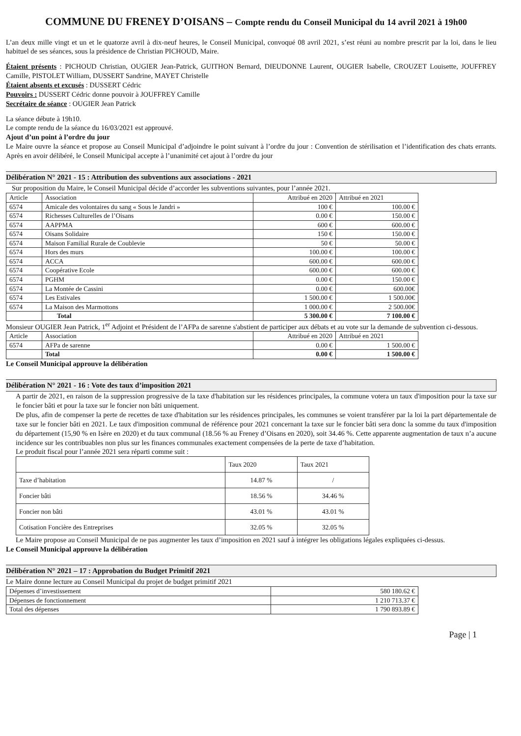COMMUNE DU FRENEY D’OISANS – Compte rendu du Conseil Municipal du 14 avril 2021 à 19h00
L’an deux mille vingt et un et le quatorze avril à dix-neuf heures, le Conseil Municipal, convoqué 08 avril 2021, s’est réuni au nombre prescrit par la loi, dans le lieu habituel de ses séances, sous la présidence de Christian PICHOUD, Maire.
Étaient présents : PICHOUD Christian, OUGIER Jean-Patrick, GUITHON Bernard, DIEUDONNE Laurent, OUGIER Isabelle, CROUZET Louisette, JOUFFREY Camille, PISTOLET William, DUSSERT Sandrine, MAYET Christelle
Étaient absents et excusés : DUSSERT Cédric
Pouvoirs : DUSSERT Cédric donne pouvoir à JOUFFREY Camille
Secrétaire de séance : OUGIER Jean Patrick
La séance débute à 19h10.
Le compte rendu de la séance du 16/03/2021 est approuvé.
Ajout d’un point à l’ordre du jour
Le Maire ouvre la séance et propose au Conseil Municipal d’adjoindre le point suivant à l’ordre du jour : Convention de stérilisation et l’identification des chats errants. Après en avoir délibéré, le Conseil Municipal accepte à l’unanimité cet ajout à l’ordre du jour
Délibération N° 2021 - 15 : Attribution des subventions aux associations - 2021
Sur proposition du Maire, le Conseil Municipal décide d’accorder les subventions suivantes, pour l’année 2021.
| Article | Association | Attribué en 2020 | Attribué en 2021 |
| --- | --- | --- | --- |
| 6574 | Amicale des volontaires du sang « Sous le Jandri » | 100 € | 100.00 € |
| 6574 | Richesses Culturelles de l’Oisans | 0.00 € | 150.00 € |
| 6574 | AAPPMA | 600 € | 600.00 € |
| 6574 | Oisans Solidaire | 150 € | 150.00 € |
| 6574 | Maison Familial Rurale de Coublevie | 50 € | 50.00 € |
| 6574 | Hors des murs | 100.00 € | 100.00 € |
| 6574 | ACCA | 600.00 € | 600.00 € |
| 6574 | Coopérative Ecole | 600.00 € | 600.00 € |
| 6574 | PGHM | 0.00 € | 150.00 € |
| 6574 | La Montée de Cassini | 0.00 € | 600.00€ |
| 6574 | Les Estivales | 1 500.00 € | 1 500.00€ |
| 6574 | La Maison des Marmottons | 1 000.00 € | 2 500.00€ |
| | Total | 5 300.00 € | 7 100.00 € |
Monsieur OUGIER Jean Patrick, 1<sup>er</sup> Adjoint et Président de l’AFPa de sarenne s'abstient de participer aux débats et au vote sur la demande de subvention ci-dessous.
| Article | Association | Attribué en 2020 | Attribué en 2021 |
| --- | --- | --- | --- |
| 6574 | AFPa de sarenne | 0.00 € | 1 500.00 € |
| | Total | 0.00 € | 1 500.00 € |
Le Conseil Municipal approuve la délibération
Délibération N° 2021 - 16 : Vote des taux d’imposition 2021
A partir de 2021, en raison de la suppression progressive de la taxe d'habitation sur les résidences principales, la commune votera un taux d'imposition pour la taxe sur le foncier bâti et pour la taxe sur le foncier non bâti uniquement.
De plus, afin de compenser la perte de recettes de taxe d'habitation sur les résidences principales, les communes se voient transférer par la loi la part départementale de taxe sur le foncier bâti en 2021. Le taux d'imposition communal de référence pour 2021 concernant la taxe sur le foncier bâti sera donc la somme du taux d'imposition du département (15,90 % en Isère en 2020) et du taux communal (18.56 % au Freney d’Oisans en 2020), soit 34.46 %. Cette apparente augmentation de taux n’a aucune incidence sur les contribuables non plus sur les finances communales exactement compensées de la perte de taxe d’habitation.
Le produit fiscal pour l’année 2021 sera réparti comme suit :
| | Taux 2020 | Taux 2021 |
| --- | --- | --- |
| Taxe d’habitation | 14.87 % | / |
| Foncier bâti | 18.56 % | 34.46 % |
| Foncier non bâti | 43.01 % | 43.01 % |
| Cotisation Foncière des Entreprises | 32.05 % | 32.05 % |
Le Maire propose au Conseil Municipal de ne pas augmenter les taux d’imposition en 2021 sauf à intégrer les obligations légales expliquées ci-dessus.
Le Conseil Municipal approuve la délibération
Délibération N° 2021 – 17 : Approbation du Budget Primitif 2021
Le Maire donne lecture au Conseil Municipal du projet de budget primitif 2021
| Dépenses d’investissement | 580 180.62 € |
| Dépenses de fonctionnement | 1 210 713.37 € |
| Total des dépenses | 1 790 893.89 € |
Page | 1